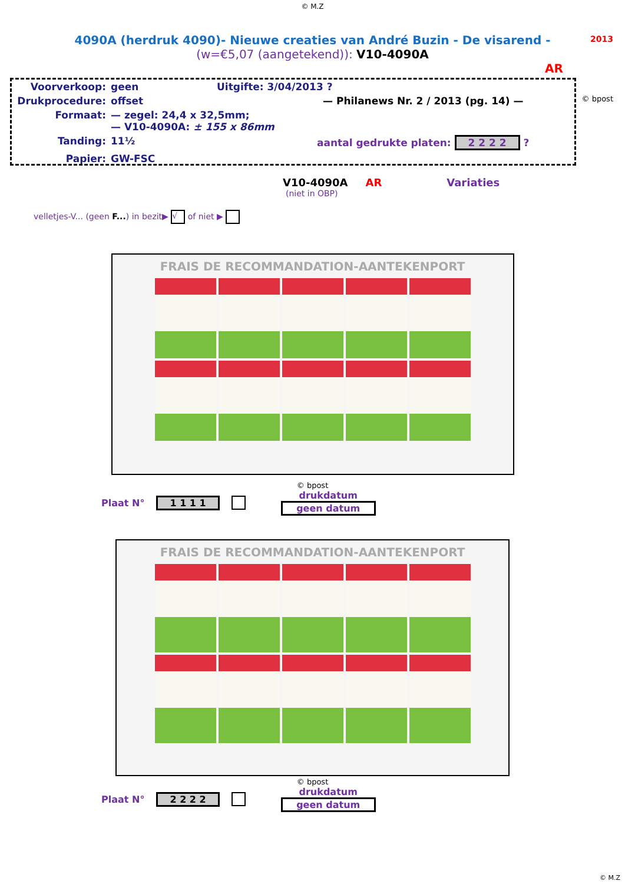© M.Z
2013
4090A (herdruk 4090)- Nieuwe creaties van André Buzin - De visarend -
(w=€5,07 (aangetekend)): V10-4090A
AR
Voorverkoop: geen Uitgifte: 3/04/2013 ?
Drukprocedure: offset — Philanews Nr. 2 / 2013 (pg. 14) —
Formaat: — zegel: 24,4 x 32,5mm;
— V10-4090A: ± 155 x 86mm
Tanding: 11½ aantal gedrukte platen: 2 2 2 2 ?
Papier: GW-FSC
© bpost
V10-4090A AR Variaties
(niet in OBP)
velletjes-V... (geen F...) in bezit▶ √ of niet ▶
FRAIS DE RECOMMANDATION-AANTEKENPORT
© bpost
Plaat N° 1 1 1 1 drukdatum
geen datum
FRAIS DE RECOMMANDATION-AANTEKENPORT
© bpost
Plaat N° 2 2 2 2 drukdatum
geen datum
© M.Z